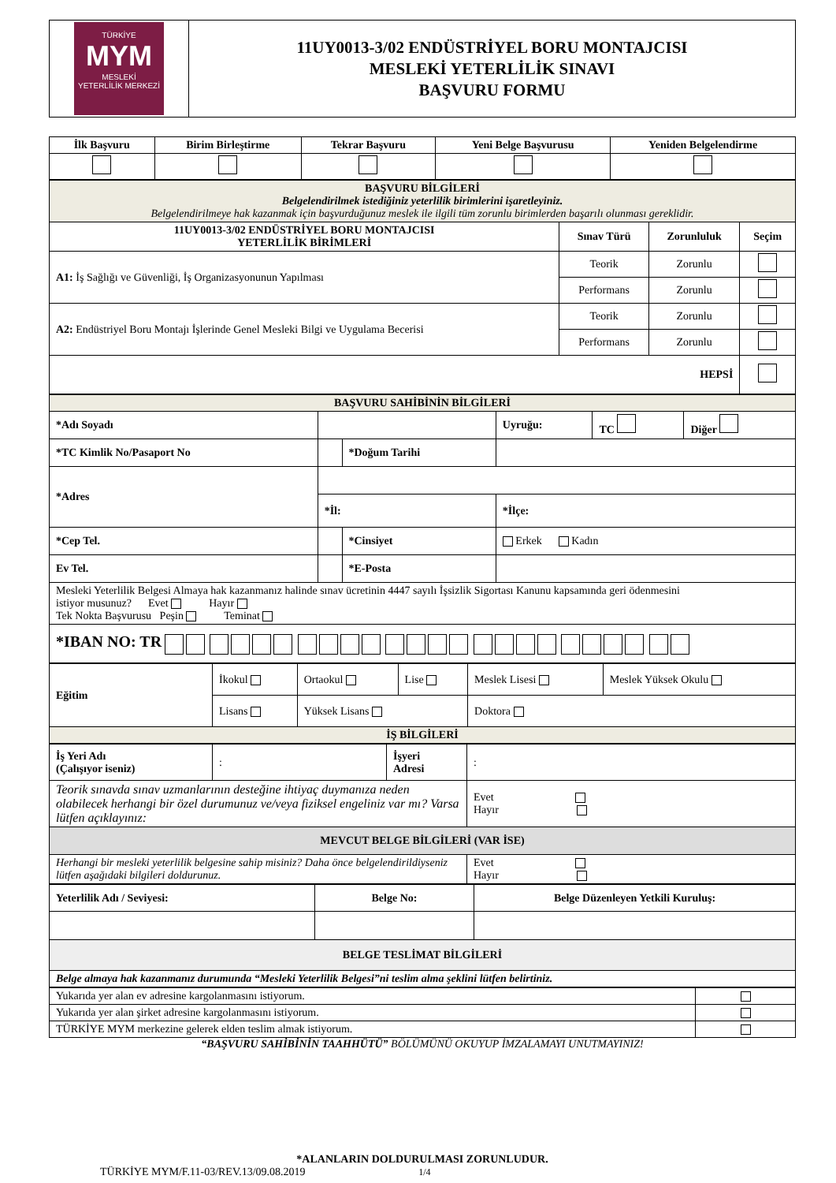| TÜRKİYE MYM MESLEKİ YETERLİLİK MERKEZİ | 11UY0013-3/02 ENDÜSTRİYEL BORU MONTAJCISI MESLEKİ YETERLİLİK SINAVI BAŞVURU FORMU |
| İlk Başvuru | Birim Birleştirme | Tekrar Başvuru | Yeni Belge Başvurusu | Yeniden Belgelendirme |
| --- | --- | --- | --- | --- |
| BAŞVURU BİLGİLERİ Belgelendirilmek istediğiniz yeterlilik birimlerini işaretleyiniz. Belgelendirilmeye hak kazanmak için başvurduğunuz meslek ile ilgili tüm zorunlu birimlerden başarılı olunması gereklidir. | | | |
| 11UY0013-3/02 ENDÜSTRİYEL BORU MONTAJCISI YETERLİLİK BİRİMLERİ | Sınav Türü | Zorunluluk | Seçim |
| A1: İş Sağlığı ve Güvenliği, İş Organizasyonunun Yapılması | Teorik | Zorunlu | |
| | Performans | Zorunlu | |
| A2: Endüstriyel Boru Montajı İşlerinde Genel Mesleki Bilgi ve Uygulama Becerisi | Teorik | Zorunlu | |
| | Performans | Zorunlu | |
| HEPSİ | | | |
| BAŞVURU SAHİBİNİN BİLGİLERİ | | | | | |
| *Adı Soyadı | | | Uyruğu: | TC | Diğer |
| *TC Kimlik No/Pasaport No | | *Doğum Tarihi | | | |
| *Adres | | | | | |
| | *İl: | | *İlçe: | | |
| *Cep Tel. | | *Cinsiyet | Erkek Kadın | | |
| Ev Tel. | | *E-Posta | | | |
| Mesleki Yeterlilik Belgesi Almaya hak kazanmanız halinde sınav ücretinin 4447 sayılı İşsizlik Sigortası Kanunu kapsamında geri ödenmesini istiyor musunuz? Evet Hayır Tek Nokta Başvurusu Peşin Teminat | | | | | |
| *IBAN NO: TR | | | | | |
| Eğitim | İkokul | Ortaokul | Lise | Meslek Lisesi | Meslek Yüksek Okulu |
| | Lisans | Yüksek Lisans | | Doktora | |
| İŞ BİLGİLERİ | | | | | |
| İş Yeri Adı (Çalışıyor iseniz) | : | İşyeri Adresi | : |
| Teorik sınavda sınav uzmanlarının desteğine ihtiyaç duymanıza neden olabilecek herhangi bir özel durumunuz ve/veya fiziksel engeliniz var mı? Varsa lütfen açıklayınız: | | | Evet Hayır |
| MEVCUT BELGE BİLGİLERİ (VAR İSE) | | | |
| Herhangi bir mesleki yeterlilik belgesine sahip misiniz? Daha önce belgelendirildiyseniz lütfen aşağıdaki bilgileri doldurunuz. | | | Evet Hayır |
| Yeterlilik Adı / Seviyesi: | Belge No: | Belge Düzenleyen Yetkili Kuruluş: |
| --- | --- | --- |
| BELGE TESLİMAT BİLGİLERİ | | |
| Belge almaya hak kazanmanız durumunda “Mesleki Yeterlilik Belgesi”ni teslim alma şeklini lütfen belirtiniz. | | |
| Yukarıda yer alan ev adresine kargolanmasını istiyorum. | |
| Yukarıda yer alan şirket adresine kargolanmasını istiyorum. | |
| TÜRKİYE MYM merkezine gelerek elden teslim almak istiyorum. | |
“BAŞVURU SAHİBİNİN TAAHHÜTÜ” BÖLÜMÜNÜ OKUYUP İMZALAMAYI UNUTMAYINIZ!
*ALANLARIN DOLDURULMASI ZORUNLUDUR.
TÜRKİYE MYM/F.11-03/REV.13/09.08.2019 1/4